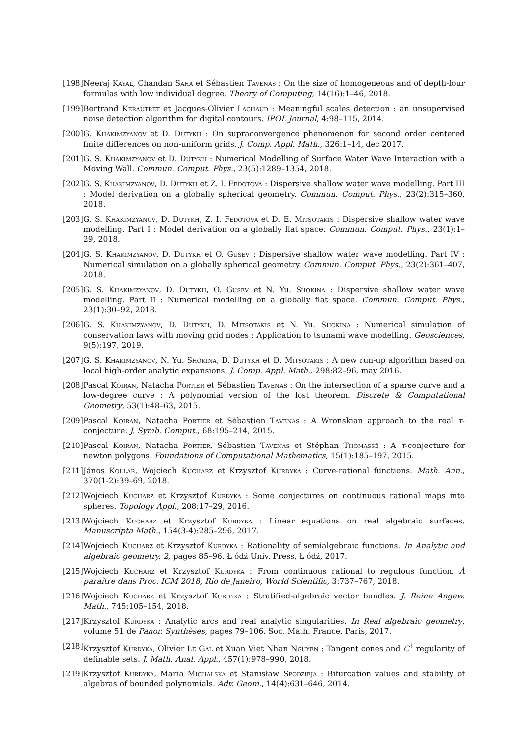[198] Neeraj Kayal, Chandan Saha et Sébastien Tavenas : On the size of homogeneous and of depth-four formulas with low individual degree. Theory of Computing, 14(16):1–46, 2018.
[199] Bertrand Kerautret et Jacques-Olivier Lachaud : Meaningful scales detection : an unsupervised noise detection algorithm for digital contours. IPOL Journal, 4:98–115, 2014.
[200] G. Khakimzyanov et D. Dutykh : On supraconvergence phenomenon for second order centered finite differences on non-uniform grids. J. Comp. Appl. Math., 326:1–14, dec 2017.
[201] G. S. Khakimzyanov et D. Dutykh : Numerical Modelling of Surface Water Wave Interaction with a Moving Wall. Commun. Comput. Phys., 23(5):1289–1354, 2018.
[202] G. S. Khakimzyanov, D. Dutykh et Z. I. Fedotova : Dispersive shallow water wave modelling. Part III : Model derivation on a globally spherical geometry. Commun. Comput. Phys., 23(2):315–360, 2018.
[203] G. S. Khakimzyanov, D. Dutykh, Z. I. Fedotova et D. E. Mitsotakis : Dispersive shallow water wave modelling. Part I : Model derivation on a globally flat space. Commun. Comput. Phys., 23(1):1–29, 2018.
[204] G. S. Khakimzyanov, D. Dutykh et O. Gusev : Dispersive shallow water wave modelling. Part IV : Numerical simulation on a globally spherical geometry. Commun. Comput. Phys., 23(2):361–407, 2018.
[205] G. S. Khakimzyanov, D. Dutykh, O. Gusev et N. Yu. Shokina : Dispersive shallow water wave modelling. Part II : Numerical modelling on a globally flat space. Commun. Comput. Phys., 23(1):30–92, 2018.
[206] G. S. Khakimzyanov, D. Dutykh, D. Mitsotakis et N. Yu. Shokina : Numerical simulation of conservation laws with moving grid nodes : Application to tsunami wave modelling. Geosciences, 9(5):197, 2019.
[207] G. S. Khakimzyanov, N. Yu. Shokina, D. Dutykh et D. Mitsotakis : A new run-up algorithm based on local high-order analytic expansions. J. Comp. Appl. Math., 298:82–96, may 2016.
[208] Pascal Koiran, Natacha Portier et Sébastien Tavenas : On the intersection of a sparse curve and a low-degree curve : A polynomial version of the lost theorem. Discrete & Computational Geometry, 53(1):48–63, 2015.
[209] Pascal Koiran, Natacha Portier et Sébastien Tavenas : A Wronskian approach to the real τ-conjecture. J. Symb. Comput., 68:195–214, 2015.
[210] Pascal Koiran, Natacha Portier, Sébastien Tavenas et Stéphan Thomassé : A τ-conjecture for newton polygons. Foundations of Computational Mathematics, 15(1):185–197, 2015.
[211] János Kollár, Wojciech Kucharz et Krzysztof Kurdyka : Curve-rational functions. Math. Ann., 370(1-2):39–69, 2018.
[212] Wojciech Kucharz et Krzysztof Kurdyka : Some conjectures on continuous rational maps into spheres. Topology Appl., 208:17–29, 2016.
[213] Wojciech Kucharz et Krzysztof Kurdyka : Linear equations on real algebraic surfaces. Manuscripta Math., 154(3-4):285–296, 2017.
[214] Wojciech Kucharz et Krzysztof Kurdyka : Rationality of semialgebraic functions. In Analytic and algebraic geometry. 2, pages 85–96. Ł ódź Univ. Press, Ł ódź, 2017.
[215] Wojciech Kucharz et Krzysztof Kurdyka : From continuous rational to regulous function. À paraître dans Proc. ICM 2018, Rio de Janeiro, World Scientific, 3:737–767, 2018.
[216] Wojciech Kucharz et Krzysztof Kurdyka : Stratified-algebraic vector bundles. J. Reine Angew. Math., 745:105–154, 2018.
[217] Krzysztof Kurdyka : Analytic arcs and real analytic singularities. In Real algebraic geometry, volume 51 de Panor. Synthèses, pages 79–106. Soc. Math. France, Paris, 2017.
[218] Krzysztof Kurdyka, Olivier Le Gal et Xuan Viet Nhan Nguyen : Tangent cones and C<sup>1</sup> regularity of definable sets. J. Math. Anal. Appl., 457(1):978–990, 2018.
[219] Krzysztof Kurdyka, Maria Michalska et Stanisław Spodzieja : Bifurcation values and stability of algebras of bounded polynomials. Adv. Geom., 14(4):631–646, 2014.